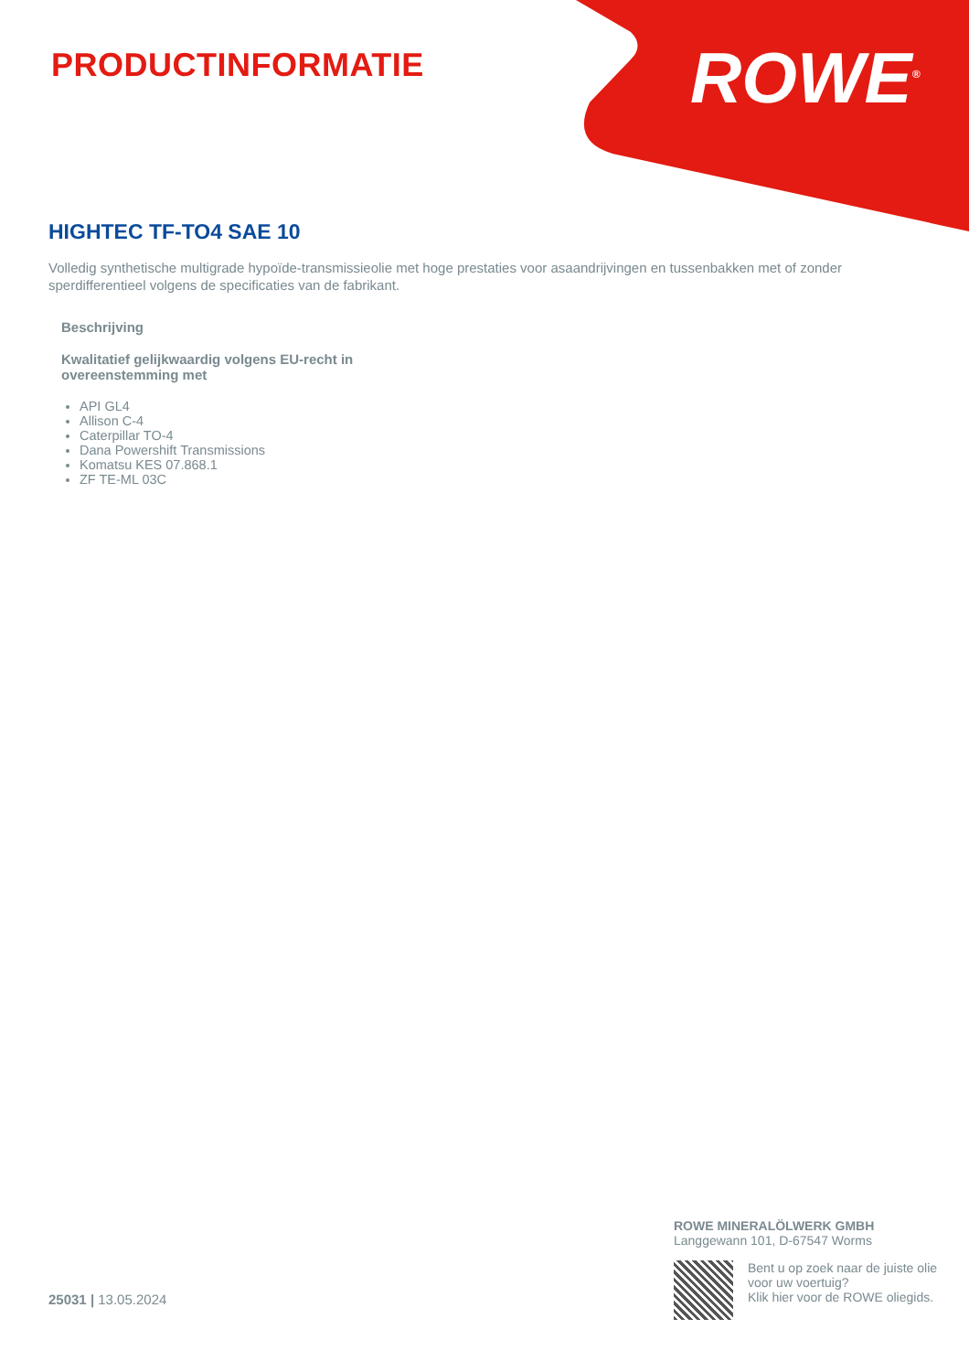PRODUCTINFORMATIE ROWE<sup>®</sup>
HIGHTEC TF-TO4 SAE 10
Volledig synthetische multigrade hypoïde-transmissieolie met hoge prestaties voor asaandrijvingen en tussenbakken met of zonder sperdifferentieel volgens de specificaties van de fabrikant.
Beschrijving
Kwalitatief gelijkwaardig volgens EU-recht in overeenstemming met
API GL4
Allison C-4
Caterpillar TO-4
Dana Powershift Transmissions
Komatsu KES 07.868.1
ZF TE-ML 03C
25031 | 13.05.2024
ROWE MINERALÖLWERK GMBH
Langgewann 101, D-67547 Worms
Bent u op zoek naar de juiste olie voor uw voertuig?
Klik hier voor de ROWE oliegids.